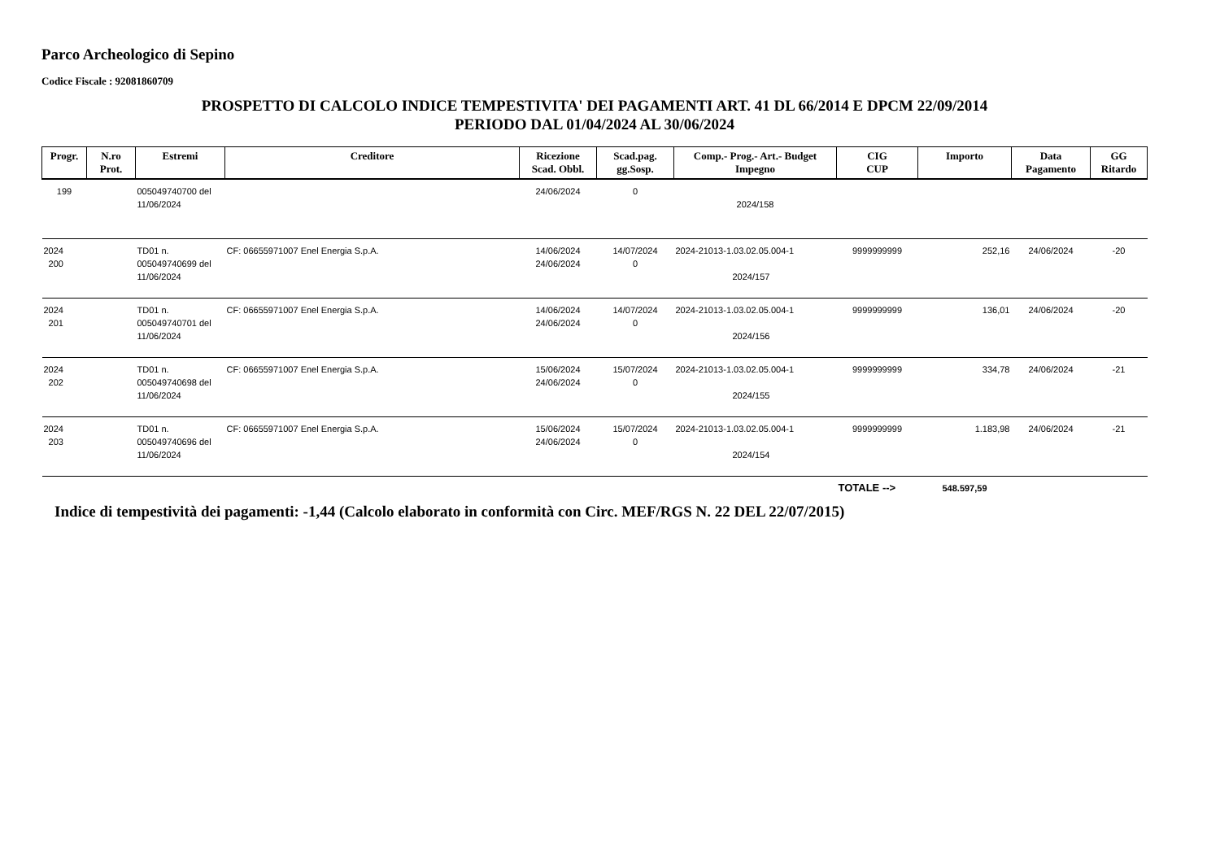Parco Archeologico di Sepino
Codice Fiscale : 92081860709
PROSPETTO DI CALCOLO INDICE TEMPESTIVITA' DEI PAGAMENTI ART. 41 DL 66/2014 E DPCM 22/09/2014
PERIODO DAL 01/04/2024 AL 30/06/2024
| Progr. | N.ro Prot. | Estremi | Creditore | Ricezione Scad. Obbl. | Scad.pag. gg.Sosp. | Comp.- Prog.- Art.- Budget Impegno | CIG CUP | Importo | Data Pagamento | GG Ritardo |
| --- | --- | --- | --- | --- | --- | --- | --- | --- | --- | --- |
| 199 | | 005049740700 del 11/06/2024 | | 24/06/2024 | 0 | 2024/158 | | | | |
| 2024 200 | | TD01 n. 005049740699 del 11/06/2024 | CF: 06655971007 Enel Energia S.p.A. | 14/06/2024 24/06/2024 | 14/07/2024 0 | 2024-21013-1.03.02.05.004-1 2024/157 | 9999999999 | 252,16 | 24/06/2024 | -20 |
| 2024 201 | | TD01 n. 005049740701 del 11/06/2024 | CF: 06655971007 Enel Energia S.p.A. | 14/06/2024 24/06/2024 | 14/07/2024 0 | 2024-21013-1.03.02.05.004-1 2024/156 | 9999999999 | 136,01 | 24/06/2024 | -20 |
| 2024 202 | | TD01 n. 005049740698 del 11/06/2024 | CF: 06655971007 Enel Energia S.p.A. | 15/06/2024 24/06/2024 | 15/07/2024 0 | 2024-21013-1.03.02.05.004-1 2024/155 | 9999999999 | 334,78 | 24/06/2024 | -21 |
| 2024 203 | | TD01 n. 005049740696 del 11/06/2024 | CF: 06655971007 Enel Energia S.p.A. | 15/06/2024 24/06/2024 | 15/07/2024 0 | 2024-21013-1.03.02.05.004-1 2024/154 | 9999999999 | 1.183,98 | 24/06/2024 | -21 |
| | | | | | | | TOTALE --> | 548.597,59 | | |
Indice di tempestività dei pagamenti: -1,44 (Calcolo elaborato in conformità con Circ. MEF/RGS N. 22 DEL 22/07/2015)